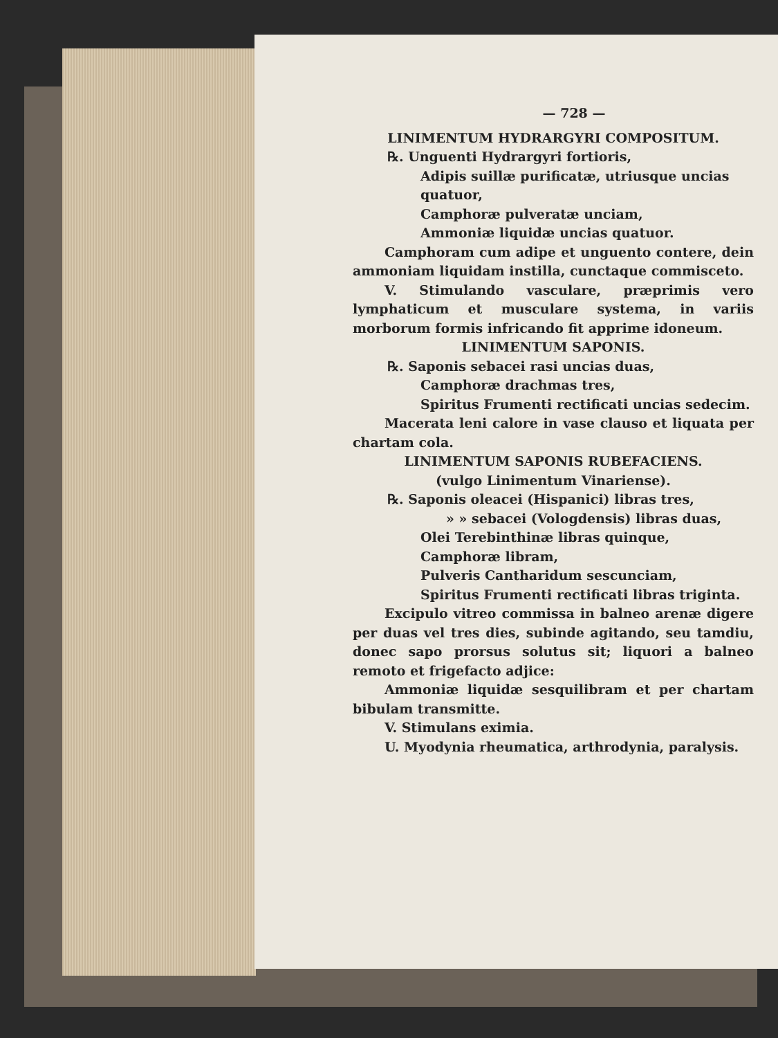— 728 —
LINIMENTUM HYDRARGYRI COMPOSITUM.
℞. Unguenti Hydrargyri fortioris,
Adipis suillæ purificatæ, utriusque uncias quatuor,
Camphoræ pulveratæ unciam,
Ammoniæ liquidæ uncias quatuor.
Camphoram cum adipe et unguento contere, dein ammoniam liquidam instilla, cunctaque commisceto.
V. Stimulando vasculare, præprimis vero lymphaticum et musculare systema, in variis morborum formis infricando fit apprime idoneum.
LINIMENTUM SAPONIS.
℞. Saponis sebacei rasi uncias duas,
Camphoræ drachmas tres,
Spiritus Frumenti rectificati uncias sedecim.
Macerata leni calore in vase clauso et liquata per chartam cola.
LINIMENTUM SAPONIS RUBEFACIENS.
(vulgo Linimentum Vinariense).
℞. Saponis oleacei (Hispanici) libras tres,
» » sebacei (Vologdensis) libras duas,
Olei Terebinthinæ libras quinque,
Camphoræ libram,
Pulveris Cantharidum sescunciam,
Spiritus Frumenti rectificati libras triginta.
Excipulo vitreo commissa in balneo arenæ digere per duas vel tres dies, subinde agitando, seu tamdiu, donec sapo prorsus solutus sit; liquori a balneo remoto et frigefacto adjice:
Ammoniæ liquidæ sesquilibram et per chartam bibulam transmitte.
V. Stimulans eximia.
U. Myodynia rheumatica, arthrodynia, paralysis.